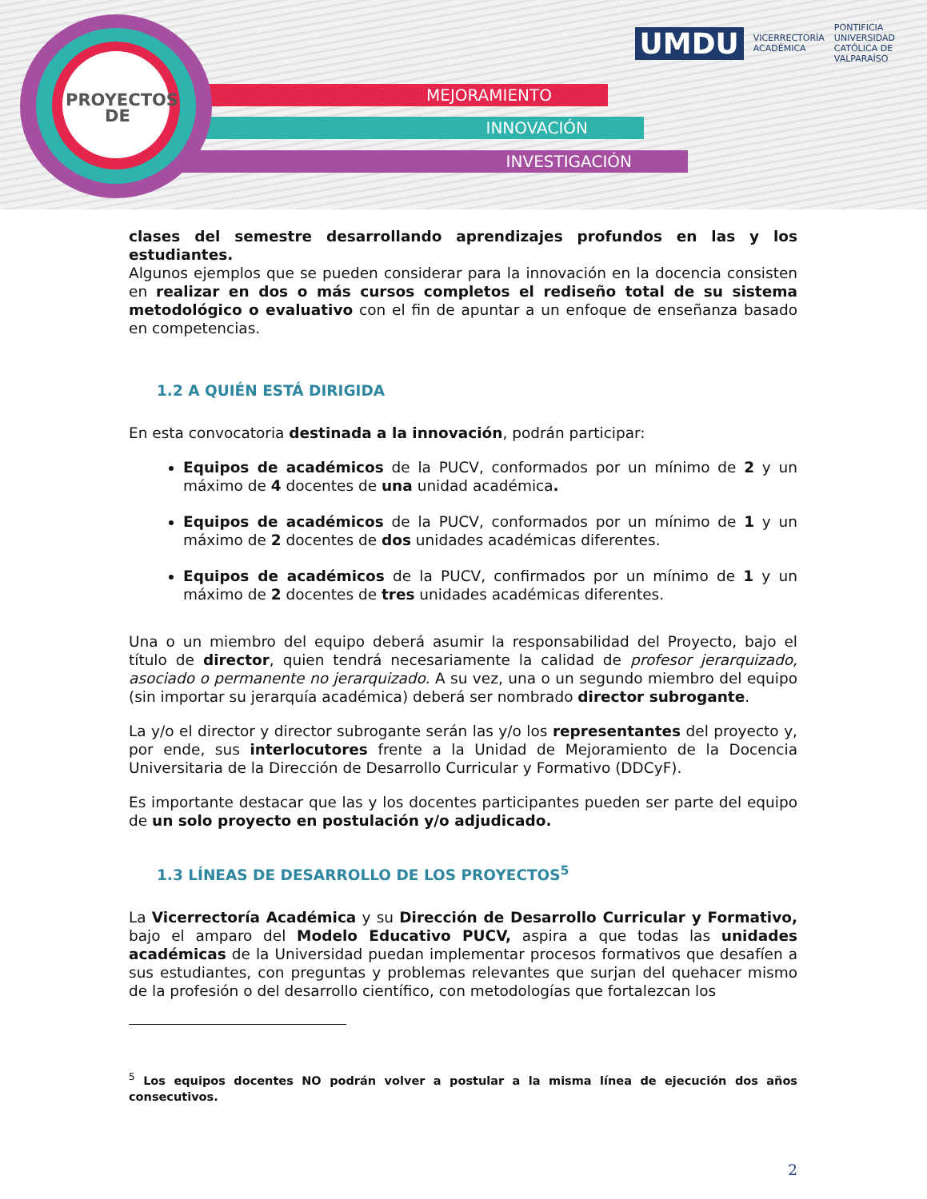MEJORAMIENTO
INNOVACIÓN
INVESTIGACIÓN
PROYECTOS
DE
UMDU VICERRECTORÍA
ACADÉMICA PONTIFICIA
UNIVERSIDAD
CATÓLICA DE
VALPARAÍSO
clases del semestre desarrollando aprendizajes profundos en las y los estudiantes.
Algunos ejemplos que se pueden considerar para la innovación en la docencia consisten en realizar en dos o más cursos completos el rediseño total de su sistema metodológico o evaluativo con el fin de apuntar a un enfoque de enseñanza basado en competencias.
1.2 A QUIÉN ESTÁ DIRIGIDA
En esta convocatoria destinada a la innovación, podrán participar:
Equipos de académicos de la PUCV, conformados por un mínimo de 2 y un máximo de 4 docentes de una unidad académica.
Equipos de académicos de la PUCV, conformados por un mínimo de 1 y un máximo de 2 docentes de dos unidades académicas diferentes.
Equipos de académicos de la PUCV, confirmados por un mínimo de 1 y un máximo de 2 docentes de tres unidades académicas diferentes.
Una o un miembro del equipo deberá asumir la responsabilidad del Proyecto, bajo el título de director, quien tendrá necesariamente la calidad de profesor jerarquizado, asociado o permanente no jerarquizado. A su vez, una o un segundo miembro del equipo (sin importar su jerarquía académica) deberá ser nombrado director subrogante.
La y/o el director y director subrogante serán las y/o los representantes del proyecto y, por ende, sus interlocutores frente a la Unidad de Mejoramiento de la Docencia Universitaria de la Dirección de Desarrollo Curricular y Formativo (DDCyF).
Es importante destacar que las y los docentes participantes pueden ser parte del equipo de un solo proyecto en postulación y/o adjudicado.
1.3 LÍNEAS DE DESARROLLO DE LOS PROYECTOS<sup>5</sup>
La Vicerrectoría Académica y su Dirección de Desarrollo Curricular y Formativo, bajo el amparo del Modelo Educativo PUCV, aspira a que todas las unidades académicas de la Universidad puedan implementar procesos formativos que desafíen a sus estudiantes, con preguntas y problemas relevantes que surjan del quehacer mismo de la profesión o del desarrollo científico, con metodologías que fortalezcan los
<sup>5</sup> Los equipos docentes NO podrán volver a postular a la misma línea de ejecución dos años consecutivos.
2